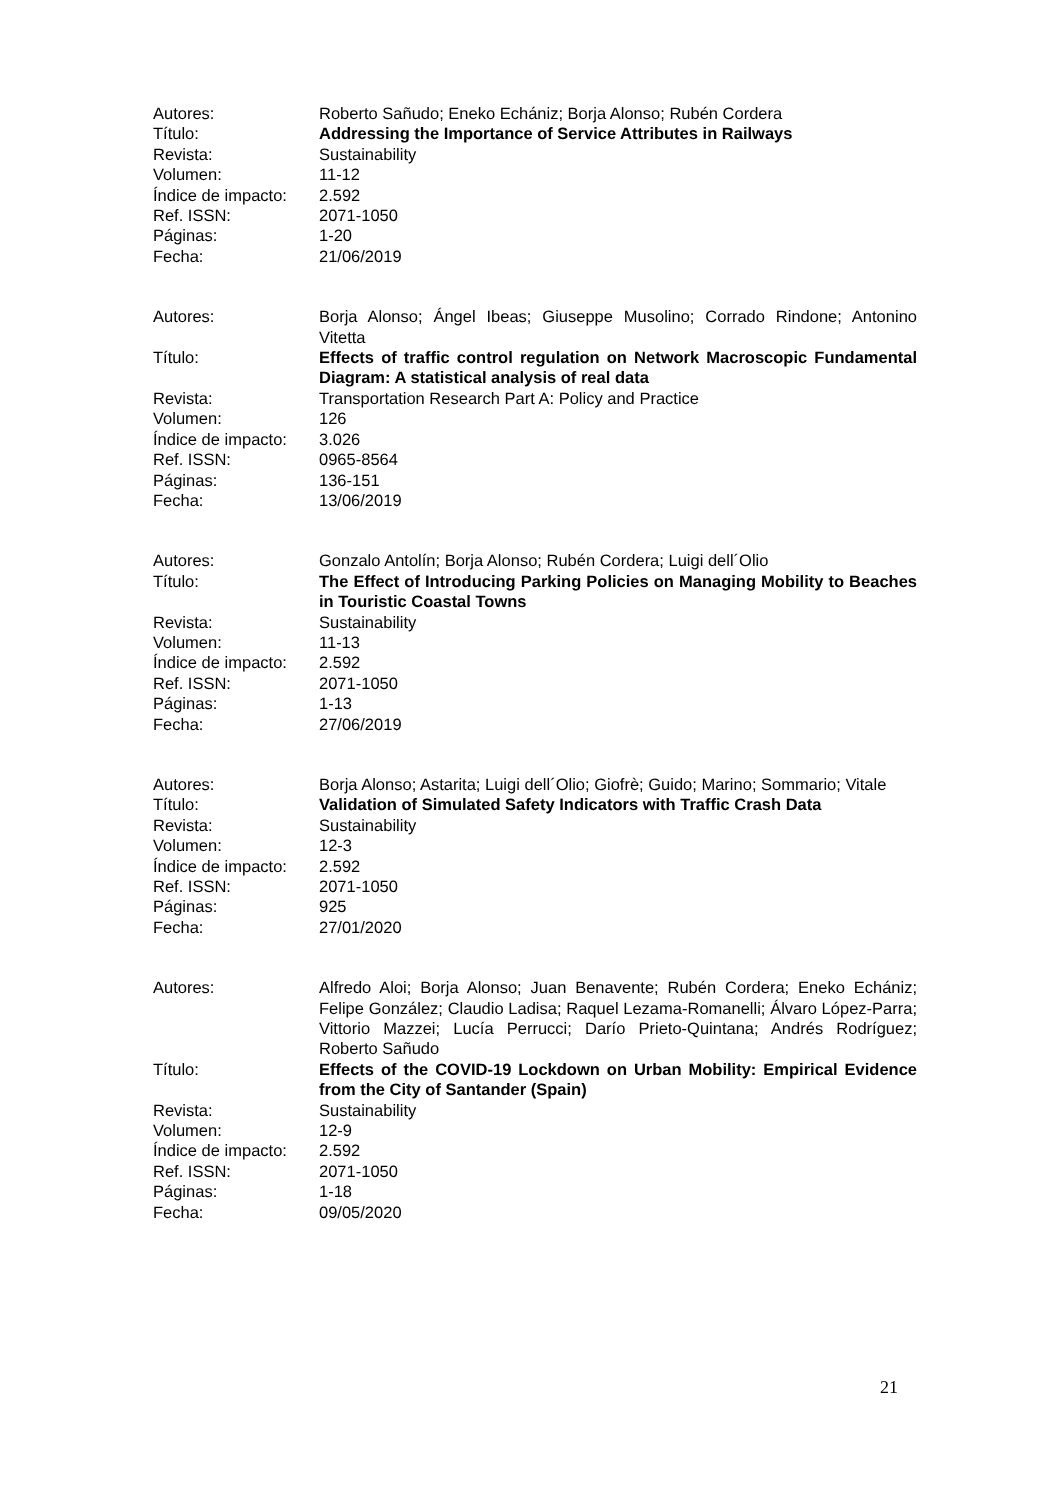Autores:
Roberto Sañudo; Eneko Echániz; Borja Alonso; Rubén Cordera
Título:
Addressing the Importance of Service Attributes in Railways
Revista:
Sustainability
Volumen:
11-12
Índice de impacto:
2.592
Ref. ISSN:
2071-1050
Páginas:
1-20
Fecha:
21/06/2019
Autores:
Borja Alonso; Ángel Ibeas; Giuseppe Musolino; Corrado Rindone; Antonino Vitetta
Título:
Effects of traffic control regulation on Network Macroscopic Fundamental Diagram: A statistical analysis of real data
Revista:
Transportation Research Part A: Policy and Practice
Volumen:
126
Índice de impacto:
3.026
Ref. ISSN:
0965-8564
Páginas:
136-151
Fecha:
13/06/2019
Autores:
Gonzalo Antolín; Borja Alonso; Rubén Cordera; Luigi dell´Olio
Título:
The Effect of Introducing Parking Policies on Managing Mobility to Beaches in Touristic Coastal Towns
Revista:
Sustainability
Volumen:
11-13
Índice de impacto:
2.592
Ref. ISSN:
2071-1050
Páginas:
1-13
Fecha:
27/06/2019
Autores:
Borja Alonso; Astarita; Luigi dell´Olio; Giofrè; Guido; Marino; Sommario; Vitale
Título:
Validation of Simulated Safety Indicators with Traffic Crash Data
Revista:
Sustainability
Volumen:
12-3
Índice de impacto:
2.592
Ref. ISSN:
2071-1050
Páginas:
925
Fecha:
27/01/2020
Autores:
Alfredo Aloi; Borja Alonso; Juan Benavente; Rubén Cordera; Eneko Echániz; Felipe González; Claudio Ladisa; Raquel Lezama-Romanelli; Álvaro López-Parra; Vittorio Mazzei; Lucía Perrucci; Darío Prieto-Quintana; Andrés Rodríguez; Roberto Sañudo
Título:
Effects of the COVID-19 Lockdown on Urban Mobility: Empirical Evidence from the City of Santander (Spain)
Revista:
Sustainability
Volumen:
12-9
Índice de impacto:
2.592
Ref. ISSN:
2071-1050
Páginas:
1-18
Fecha:
09/05/2020
21